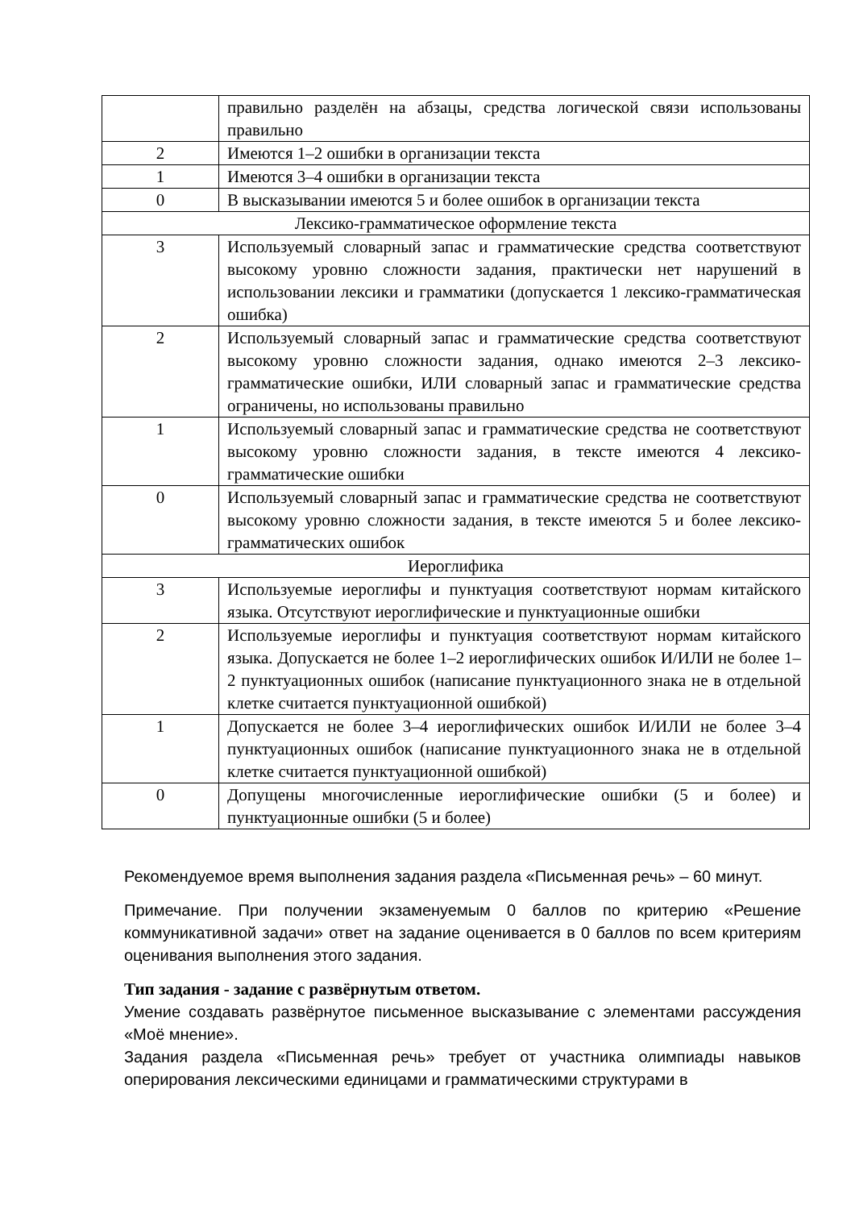| | правильно разделён на абзацы, средства логической связи использованы правильно |
| 2 | Имеются 1–2 ошибки в организации текста |
| 1 | Имеются 3–4 ошибки в организации текста |
| 0 | В высказывании имеются 5 и более ошибок в организации текста |
| Лексико-грамматическое оформление текста | |
| 3 | Используемый словарный запас и грамматические средства соответствуют высокому уровню сложности задания, практически нет нарушений в использовании лексики и грамматики (допускается 1 лексико-грамматическая ошибка) |
| 2 | Используемый словарный запас и грамматические средства соответствуют высокому уровню сложности задания, однако имеются 2–3 лексико-грамматические ошибки, ИЛИ словарный запас и грамматические средства ограничены, но использованы правильно |
| 1 | Используемый словарный запас и грамматические средства не соответствуют высокому уровню сложности задания, в тексте имеются 4 лексико-грамматические ошибки |
| 0 | Используемый словарный запас и грамматические средства не соответствуют высокому уровню сложности задания, в тексте имеются 5 и более лексико-грамматических ошибок |
| Иероглифика | |
| 3 | Используемые иероглифы и пунктуация соответствуют нормам китайского языка. Отсутствуют иероглифические и пунктуационные ошибки |
| 2 | Используемые иероглифы и пунктуация соответствуют нормам китайского языка. Допускается не более 1–2 иероглифических ошибок И/ИЛИ не более 1–2 пунктуационных ошибок (написание пунктуационного знака не в отдельной клетке считается пунктуационной ошибкой) |
| 1 | Допускается не более 3–4 иероглифических ошибок И/ИЛИ не более 3–4 пунктуационных ошибок (написание пунктуационного знака не в отдельной клетке считается пунктуационной ошибкой) |
| 0 | Допущены многочисленные иероглифические ошибки (5 и более) и пунктуационные ошибки (5 и более) |
Рекомендуемое время выполнения задания раздела «Письменная речь» – 60 минут.
Примечание. При получении экзаменуемым 0 баллов по критерию «Решение коммуникативной задачи» ответ на задание оценивается в 0 баллов по всем критериям оценивания выполнения этого задания.
Тип задания - задание с развёрнутым ответом.
Умение создавать развёрнутое письменное высказывание с элементами рассуждения «Моё мнение».
Задания раздела «Письменная речь» требует от участника олимпиады навыков оперирования лексическими единицами и грамматическими структурами в